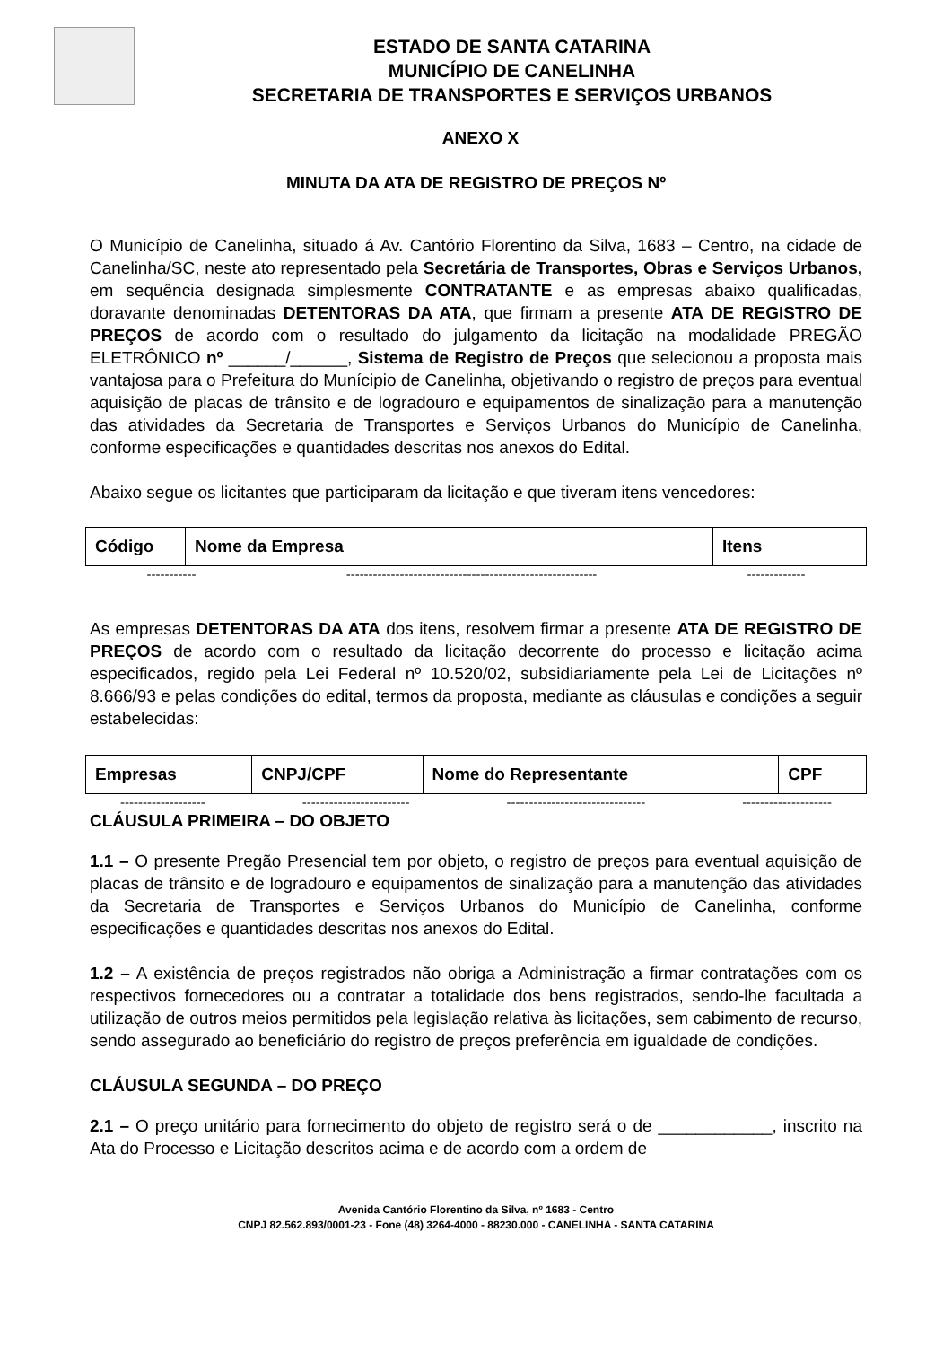ESTADO DE SANTA CATARINA
MUNICÍPIO DE CANELINHA
SECRETARIA DE TRANSPORTES E SERVIÇOS URBANOS
ANEXO X
MINUTA DA ATA DE REGISTRO DE PREÇOS Nº
O Município de Canelinha, situado á Av. Cantório Florentino da Silva, 1683 – Centro, na cidade de Canelinha/SC, neste ato representado pela Secretária de Transportes, Obras e Serviços Urbanos, em sequência designada simplesmente CONTRATANTE e as empresas abaixo qualificadas, doravante denominadas DETENTORAS DA ATA, que firmam a presente ATA DE REGISTRO DE PREÇOS de acordo com o resultado do julgamento da licitação na modalidade PREGÃO ELETRÔNICO nº ______/______, Sistema de Registro de Preços que selecionou a proposta mais vantajosa para o Prefeitura do Munícipio de Canelinha, objetivando o registro de preços para eventual aquisição de placas de trânsito e de logradouro e equipamentos de sinalização para a manutenção das atividades da Secretaria de Transportes e Serviços Urbanos do Município de Canelinha, conforme especificações e quantidades descritas nos anexos do Edital.
Abaixo segue os licitantes que participaram da licitação e que tiveram itens vencedores:
| Código | Nome da Empresa | Itens |
----------- -------------------------------------------------------- -------------
As empresas DETENTORAS DA ATA dos itens, resolvem firmar a presente ATA DE REGISTRO DE PREÇOS de acordo com o resultado da licitação decorrente do processo e licitação acima especificados, regido pela Lei Federal nº 10.520/02, subsidiariamente pela Lei de Licitações nº 8.666/93 e pelas condições do edital, termos da proposta, mediante as cláusulas e condições a seguir estabelecidas:
| Empresas | CNPJ/CPF | Nome do Representante | CPF |
------------------- ------------------------ ------------------------------- --------------------
CLÁUSULA PRIMEIRA – DO OBJETO
1.1 – O presente Pregão Presencial tem por objeto, o registro de preços para eventual aquisição de placas de trânsito e de logradouro e equipamentos de sinalização para a manutenção das atividades da Secretaria de Transportes e Serviços Urbanos do Município de Canelinha, conforme especificações e quantidades descritas nos anexos do Edital.
1.2 – A existência de preços registrados não obriga a Administração a firmar contratações com os respectivos fornecedores ou a contratar a totalidade dos bens registrados, sendo-lhe facultada a utilização de outros meios permitidos pela legislação relativa às licitações, sem cabimento de recurso, sendo assegurado ao beneficiário do registro de preços preferência em igualdade de condições.
CLÁUSULA SEGUNDA – DO PREÇO
2.1 – O preço unitário para fornecimento do objeto de registro será o de ____________, inscrito na Ata do Processo e Licitação descritos acima e de acordo com a ordem de
Avenida Cantório Florentino da Silva, nº 1683 - Centro
CNPJ 82.562.893/0001-23 - Fone (48) 3264-4000 - 88230.000 - CANELINHA - SANTA CATARINA